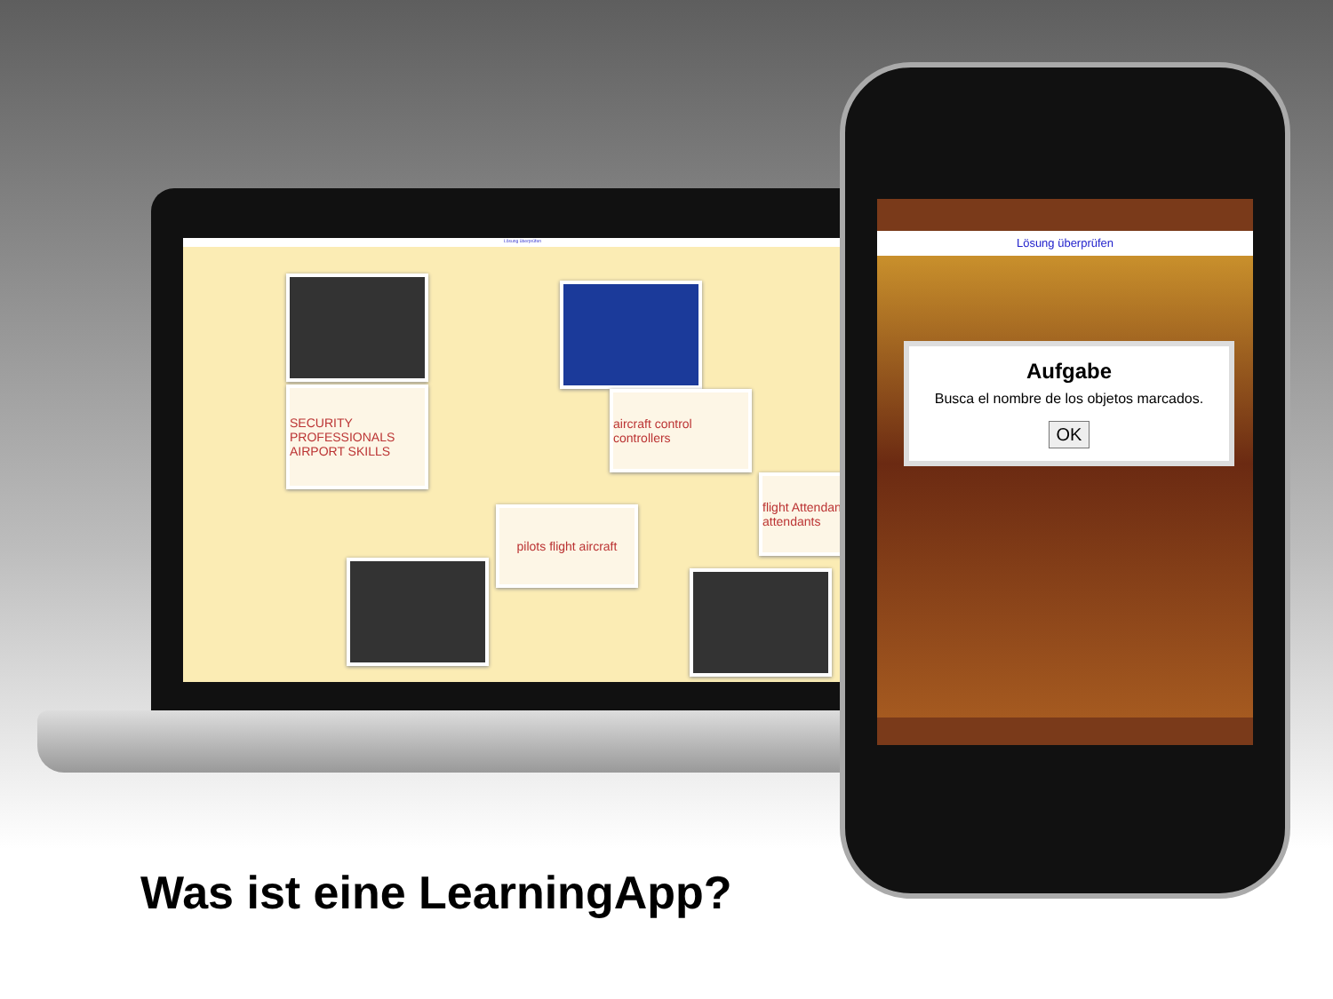Lösung überprüfen
SECURITY PROFESSIONALS AIRPORT SKILLS
aircraft control controllers
pilots flight aircraft
flight Attendant attendants
Lösung überprüfen
Aufgabe
Busca el nombre de los objetos marcados.
OK
Was ist eine LearningApp?